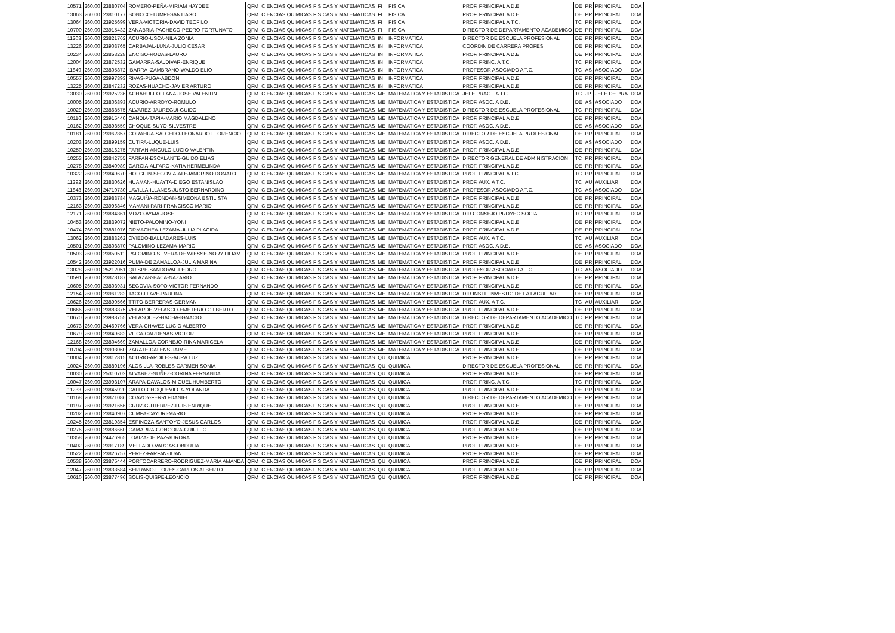| 10571 | 260.00 | 23880704 | ROMERO-PEÑA-MIRIAM HAYDEE | QFM | CIENCIAS QUIMICAS FISICAS Y MATEMATICAS | FI | FISICA | PROF. PRINCIPAL A D.E. | DE | PR | PRINCIPAL | DOA |
| 13063 | 260.00 | 23810177 | SONCCO-TUMPI-SANTIAGO | QFM | CIENCIAS QUIMICAS FISICAS Y MATEMATICAS | FI | FISICA | PROF. PRINCIPAL A D.E. | DE | PR | PRINCIPAL | DOA |
| 13064 | 260.00 | 23925699 | VERA-VICTORIA-DAVID TEOFILO | QFM | CIENCIAS QUIMICAS FISICAS Y MATEMATICAS | FI | FISICA | PROF. PRINCIPAL A T.C. | TC | PR | PRINCIPAL | DOA |
| 10700 | 260.00 | 23915432 | ZANABRIA-PACHECO-PEDRO FORTUNATO | QFM | CIENCIAS QUIMICAS FISICAS Y MATEMATICAS | FI | FISICA | DIRECTOR DE DEPARTAMENTO ACADEMICO | DE | PR | PRINCIPAL | DOA |
| 11203 | 260.00 | 23821762 | ACURIO-USCA-NILA ZONIA | QFM | CIENCIAS QUIMICAS FISICAS Y MATEMATICAS | IN | INFORMATICA | DIRECTOR DE ESCUELA PROFESIONAL | DE | PR | PRINCIPAL | DOA |
| 13226 | 260.00 | 23903765 | CARBAJAL-LUNA-JULIO CESAR | QFM | CIENCIAS QUIMICAS FISICAS Y MATEMATICAS | IN | INFORMATICA | COORDIN.DE CARRERA PROFES. | DE | PR | PRINCIPAL | DOA |
| 10234 | 260.00 | 23853228 | ENCISO-RODAS-LAURO | QFM | CIENCIAS QUIMICAS FISICAS Y MATEMATICAS | IN | INFORMATICA | PROF. PRINCIPAL A D.E. | DE | PR | PRINCIPAL | DOA |
| 12004 | 260.00 | 23872532 | GAMARRA-SALDIVAR-ENRIQUE | QFM | CIENCIAS QUIMICAS FISICAS Y MATEMATICAS | IN | INFORMATICA | PROF. PRINC. A T.C. | TC | PR | PRINCIPAL | DOA |
| 11849 | 260.00 | 23805872 | IBARRA -ZAMBRANO-WALDO ELIO | QFM | CIENCIAS QUIMICAS FISICAS Y MATEMATICAS | IN | INFORMATICA | PROFESOR ASOCIADO A T.C. | TC | AS | ASOCIADO | DOA |
| 10557 | 260.00 | 23997393 | RIVAS-PUGA-ABDON | QFM | CIENCIAS QUIMICAS FISICAS Y MATEMATICAS | IN | INFORMATICA | PROF. PRINCIPAL A D.E. | DE | PR | PRINCIPAL | DOA |
| 13225 | 260.00 | 23847232 | ROZAS-HUACHO-JAVIER ARTURO | QFM | CIENCIAS QUIMICAS FISICAS Y MATEMATICAS | IN | INFORMATICA | PROF. PRINCIPAL A D.E. | DE | PR | PRINCIPAL | DOA |
| 13030 | 260.00 | 23925236 | ACHAHUI-FOLLANA-JOSE VALENTIN | QFM | CIENCIAS QUIMICAS FISICAS Y MATEMATICAS | ME | MATEMATICA Y ESTADISTICA | JEFE PRACT. A T.C. | TC | JP | JEFE DE PRA | DOA |
| 10005 | 260.00 | 23806893 | ACURIO-ARROYO-ROMULO | QFM | CIENCIAS QUIMICAS FISICAS Y MATEMATICAS | ME | MATEMATICA Y ESTADISTICA | PROF. ASOC. A D.E. | DE | AS | ASOCIADO | DOA |
| 10029 | 260.00 | 23868575 | ALVAREZ-JAUREGUI-GUIDO | QFM | CIENCIAS QUIMICAS FISICAS Y MATEMATICAS | ME | MATEMATICA Y ESTADISTICA | DIRECTOR DE ESCUELA PROFESIONAL | TC | PR | PRINCIPAL | DOA |
| 10116 | 260.00 | 23915440 | CANDIA-TAPIA-MARIO MAGDALENO | QFM | CIENCIAS QUIMICAS FISICAS Y MATEMATICAS | ME | MATEMATICA Y ESTADISTICA | PROF. PRINCIPAL A D.E. | DE | PR | PRINCIPAL | DOA |
| 10162 | 260.00 | 23898559 | CHOQUE-SUYO-SILVESTRE | QFM | CIENCIAS QUIMICAS FISICAS Y MATEMATICAS | ME | MATEMATICA Y ESTADISTICA | PROF. ASOC. A D.E. | DE | AS | ASOCIADO | DOA |
| 10181 | 260.00 | 23962857 | CORAHUA-SALCEDO-LEONARDO FLORENCIO | QFM | CIENCIAS QUIMICAS FISICAS Y MATEMATICAS | ME | MATEMATICA Y ESTADISTICA | DIRECTOR DE ESCUELA PROFESIONAL | DE | PR | PRINCIPAL | DOA |
| 10203 | 260.00 | 23899159 | CUTIPA-LUQUE-LUIS | QFM | CIENCIAS QUIMICAS FISICAS Y MATEMATICAS | ME | MATEMATICA Y ESTADISTICA | PROF. ASOC. A D.E. | DE | AS | ASOCIADO | DOA |
| 10250 | 260.00 | 23816275 | FARFAN-ANGULO-LUCIO VALENTIN | QFM | CIENCIAS QUIMICAS FISICAS Y MATEMATICAS | ME | MATEMATICA Y ESTADISTICA | PROF. PRINCIPAL A D.E. | DE | PR | PRINCIPAL | DOA |
| 10253 | 260.00 | 23842755 | FARFAN-ESCALANTE-GUIDO ELIAS | QFM | CIENCIAS QUIMICAS FISICAS Y MATEMATICAS | ME | MATEMATICA Y ESTADISTICA | DIRECTOR GENERAL DE ADMINISTRACION | TC | PR | PRINCIPAL | DOA |
| 10278 | 260.00 | 23840989 | GARCIA-ALFARO-KATIA HERMELINDA | QFM | CIENCIAS QUIMICAS FISICAS Y MATEMATICAS | ME | MATEMATICA Y ESTADISTICA | PROF. PRINCIPAL A D.E. | DE | PR | PRINCIPAL | DOA |
| 10322 | 260.00 | 23849670 | HOLGUIN-SEGOVIA-ALEJANDRINO DONATO | QFM | CIENCIAS QUIMICAS FISICAS Y MATEMATICAS | ME | MATEMATICA Y ESTADISTICA | PROF. PRINCIPAL A T.C. | TC | PR | PRINCIPAL | DOA |
| 11292 | 260.00 | 23830626 | HUAMAN-HUAYTA-DIEGO ESTANISLAO | QFM | CIENCIAS QUIMICAS FISICAS Y MATEMATICAS | ME | MATEMATICA Y ESTADISTICA | PROF. AUX. A T.C. | TC | AU | AUXILIAR | DOA |
| 11848 | 260.00 | 24710730 | LAVILLA-ILLANES-JUSTO BERNARDINO | QFM | CIENCIAS QUIMICAS FISICAS Y MATEMATICAS | ME | MATEMATICA Y ESTADISTICA | PROFESOR ASOCIADO A T.C. | TC | AS | ASOCIADO | DOA |
| 10373 | 260.00 | 23983784 | MAGUIÑA-RONDAN-SIMEONA ESTILISTA | QFM | CIENCIAS QUIMICAS FISICAS Y MATEMATICAS | ME | MATEMATICA Y ESTADISTICA | PROF. PRINCIPAL A D.E. | DE | PR | PRINCIPAL | DOA |
| 12163 | 260.00 | 23996846 | MAMANI-PARI-FRANCISCO MARIO | QFM | CIENCIAS QUIMICAS FISICAS Y MATEMATICAS | ME | MATEMATICA Y ESTADISTICA | PROF. PRINCIPAL A D.E. | DE | PR | PRINCIPAL | DOA |
| 12171 | 260.00 | 23884861 | MOZO-AYMA-JOSE | QFM | CIENCIAS QUIMICAS FISICAS Y MATEMATICAS | ME | MATEMATICA Y ESTADISTICA | DIR.CONSEJO PROYEC.SOCIAL | TC | PR | PRINCIPAL | DOA |
| 10453 | 260.00 | 23839072 | NIETO-PALOMINO-YONI | QFM | CIENCIAS QUIMICAS FISICAS Y MATEMATICAS | ME | MATEMATICA Y ESTADISTICA | PROF. PRINCIPAL A D.E. | DE | PR | PRINCIPAL | DOA |
| 10474 | 260.00 | 23881076 | ORMACHEA-LEZAMA-JULIA PLACIDA | QFM | CIENCIAS QUIMICAS FISICAS Y MATEMATICAS | ME | MATEMATICA Y ESTADISTICA | PROF. PRINCIPAL A D.E. | DE | PR | PRINCIPAL | DOA |
| 13062 | 260.00 | 23883262 | OVIEDO-BALLADARES-LUIS | QFM | CIENCIAS QUIMICAS FISICAS Y MATEMATICAS | ME | MATEMATICA Y ESTADISTICA | PROF. AUX. A T.C. | TC | AU | AUXILIAR | DOA |
| 10501 | 260.00 | 23808870 | PALOMINO-LEZAMA-MARIO | QFM | CIENCIAS QUIMICAS FISICAS Y MATEMATICAS | ME | MATEMATICA Y ESTADISTICA | PROF. ASOC. A D.E. | DE | AS | ASOCIADO | DOA |
| 10503 | 260.00 | 23850511 | PALOMINO-SILVERA DE WIESSE-NORY LILIAM | QFM | CIENCIAS QUIMICAS FISICAS Y MATEMATICAS | ME | MATEMATICA Y ESTADISTICA | PROF. PRINCIPAL A D.E. | DE | PR | PRINCIPAL | DOA |
| 10542 | 260.00 | 23922016 | PUMA-DE ZAMALLOA-JULIA MARINA | QFM | CIENCIAS QUIMICAS FISICAS Y MATEMATICAS | ME | MATEMATICA Y ESTADISTICA | PROF. PRINCIPAL A D.E. | DE | PR | PRINCIPAL | DOA |
| 13028 | 260.00 | 25212051 | QUISPE-SANDOVAL-PEDRO | QFM | CIENCIAS QUIMICAS FISICAS Y MATEMATICAS | ME | MATEMATICA Y ESTADISTICA | PROFESOR ASOCIADO A T.C. | TC | AS | ASOCIADO | DOA |
| 10591 | 260.00 | 23878187 | SALAZAR-BACA-NAZARIO | QFM | CIENCIAS QUIMICAS FISICAS Y MATEMATICAS | ME | MATEMATICA Y ESTADISTICA | PROF. PRINCIPAL A D.E. | DE | PR | PRINCIPAL | DOA |
| 10605 | 260.00 | 23803931 | SEGOVIA-SOTO-VICTOR FERNANDO | QFM | CIENCIAS QUIMICAS FISICAS Y MATEMATICAS | ME | MATEMATICA Y ESTADISTICA | PROF. PRINCIPAL A D.E. | DE | PR | PRINCIPAL | DOA |
| 12154 | 260.00 | 23961282 | TACO-LLAVE-PAULINA | QFM | CIENCIAS QUIMICAS FISICAS Y MATEMATICAS | ME | MATEMATICA Y ESTADISTICA | DIR.INSTIT.INVESTIG.DE LA FACULTAD | DE | PR | PRINCIPAL | DOA |
| 10626 | 260.00 | 23890566 | TTITO-BERRERAS-GERMAN | QFM | CIENCIAS QUIMICAS FISICAS Y MATEMATICAS | ME | MATEMATICA Y ESTADISTICA | PROF. AUX. A T.C. | TC | AU | AUXILIAR | DOA |
| 10666 | 260.00 | 23883875 | VELARDE-VELASCO-EMETERIO GILBERTO | QFM | CIENCIAS QUIMICAS FISICAS Y MATEMATICAS | ME | MATEMATICA Y ESTADISTICA | PROF. PRINCIPAL A D.E. | DE | PR | PRINCIPAL | DOA |
| 10670 | 260.00 | 23988755 | VELASQUEZ-HACHA-IGNACIO | QFM | CIENCIAS QUIMICAS FISICAS Y MATEMATICAS | ME | MATEMATICA Y ESTADISTICA | DIRECTOR DE DEPARTAMENTO ACADEMICO | TC | PR | PRINCIPAL | DOA |
| 10673 | 260.00 | 24469766 | VERA-CHAVEZ-LUCIO ALBERTO | QFM | CIENCIAS QUIMICAS FISICAS Y MATEMATICAS | ME | MATEMATICA Y ESTADISTICA | PROF. PRINCIPAL A D.E. | DE | PR | PRINCIPAL | DOA |
| 10679 | 260.00 | 23849682 | VILCA-CARDENAS-VICTOR | QFM | CIENCIAS QUIMICAS FISICAS Y MATEMATICAS | ME | MATEMATICA Y ESTADISTICA | PROF. PRINCIPAL A D.E. | DE | PR | PRINCIPAL | DOA |
| 12168 | 260.00 | 23804669 | ZAMALLOA-CORNEJO-RINA MARICELA | QFM | CIENCIAS QUIMICAS FISICAS Y MATEMATICAS | ME | MATEMATICA Y ESTADISTICA | PROF. PRINCIPAL A D.E. | DE | PR | PRINCIPAL | DOA |
| 10704 | 260.00 | 23903060 | ZARATE-DALENS-JAIME | QFM | CIENCIAS QUIMICAS FISICAS Y MATEMATICAS | ME | MATEMATICA Y ESTADISTICA | PROF. PRINCIPAL A D.E. | DE | PR | PRINCIPAL | DOA |
| 10004 | 260.00 | 23812815 | ACURIO-ARDILES-AURA LUZ | QFM | CIENCIAS QUIMICAS FISICAS Y MATEMATICAS | QU | QUIMICA | PROF. PRINCIPAL A D.E. | DE | PR | PRINCIPAL | DOA |
| 10024 | 260.00 | 23880196 | ALOSILLA-ROBLES-CARMEN SONIA | QFM | CIENCIAS QUIMICAS FISICAS Y MATEMATICAS | QU | QUIMICA | DIRECTOR DE ESCUELA PROFESIONAL | DE | PR | PRINCIPAL | DOA |
| 10030 | 260.00 | 25310702 | ALVAREZ-NUÑEZ-CORINA FERNANDA | QFM | CIENCIAS QUIMICAS FISICAS Y MATEMATICAS | QU | QUIMICA | PROF. PRINCIPAL A D.E. | DE | PR | PRINCIPAL | DOA |
| 10047 | 260.00 | 23993107 | ARAPA-DAVALOS-MIGUEL HUMBERTO | QFM | CIENCIAS QUIMICAS FISICAS Y MATEMATICAS | QU | QUIMICA | PROF. PRINC. A T.C. | TC | PR | PRINCIPAL | DOA |
| 11233 | 260.00 | 23845920 | CALLO-CHOQUEVILCA-YOLANDA | QFM | CIENCIAS QUIMICAS FISICAS Y MATEMATICAS | QU | QUIMICA | PROF. PRINCIPAL A D.E. | DE | PR | PRINCIPAL | DOA |
| 10168 | 260.00 | 23871086 | COAVOY-FERRO-DANIEL | QFM | CIENCIAS QUIMICAS FISICAS Y MATEMATICAS | QU | QUIMICA | DIRECTOR DE DEPARTAMENTO ACADEMICO | DE | PR | PRINCIPAL | DOA |
| 10197 | 260.00 | 23921656 | CRUZ-GUTIERREZ-LUIS ENRIQUE | QFM | CIENCIAS QUIMICAS FISICAS Y MATEMATICAS | QU | QUIMICA | PROF. PRINCIPAL A D.E. | DE | PR | PRINCIPAL | DOA |
| 10202 | 260.00 | 23840907 | CUMPA-CAYURI-MARIO | QFM | CIENCIAS QUIMICAS FISICAS Y MATEMATICAS | QU | QUIMICA | PROF. PRINCIPAL A D.E. | DE | PR | PRINCIPAL | DOA |
| 10245 | 260.00 | 23819854 | ESPINOZA-SANTOYO-JESUS CARLOS | QFM | CIENCIAS QUIMICAS FISICAS Y MATEMATICAS | QU | QUIMICA | PROF. PRINCIPAL A D.E. | DE | PR | PRINCIPAL | DOA |
| 10276 | 260.00 | 23886660 | GAMARRA-GONGORA-GUIULFO | QFM | CIENCIAS QUIMICAS FISICAS Y MATEMATICAS | QU | QUIMICA | PROF. PRINCIPAL A D.E. | DE | PR | PRINCIPAL | DOA |
| 10358 | 260.00 | 24476965 | LOAIZA-DE PAZ-AURORA | QFM | CIENCIAS QUIMICAS FISICAS Y MATEMATICAS | QU | QUIMICA | PROF. PRINCIPAL A D.E. | DE | PR | PRINCIPAL | DOA |
| 10402 | 260.00 | 23917189 | MELLADO-VARGAS-OBDULIA | QFM | CIENCIAS QUIMICAS FISICAS Y MATEMATICAS | QU | QUIMICA | PROF. PRINCIPAL A D.E. | DE | PR | PRINCIPAL | DOA |
| 10522 | 260.00 | 23826757 | PEREZ-FARFAN-JUAN | QFM | CIENCIAS QUIMICAS FISICAS Y MATEMATICAS | QU | QUIMICA | PROF. PRINCIPAL A D.E. | DE | PR | PRINCIPAL | DOA |
| 10538 | 260.00 | 23875444 | PORTOCARRERO-RODRIGUEZ-MARIA AMANDA | QFM | CIENCIAS QUIMICAS FISICAS Y MATEMATICAS | QU | QUIMICA | PROF. PRINCIPAL A D.E. | DE | PR | PRINCIPAL | DOA |
| 12047 | 260.00 | 23833584 | SERRANO-FLORES-CARLOS ALBERTO | QFM | CIENCIAS QUIMICAS FISICAS Y MATEMATICAS | QU | QUIMICA | PROF. PRINCIPAL A D.E. | DE | PR | PRINCIPAL | DOA |
| 10610 | 260.00 | 23877496 | SOLIS-QUISPE-LEONCIO | QFM | CIENCIAS QUIMICAS FISICAS Y MATEMATICAS | QU | QUIMICA | PROF. PRINCIPAL A D.E. | DE | PR | PRINCIPAL | DOA |